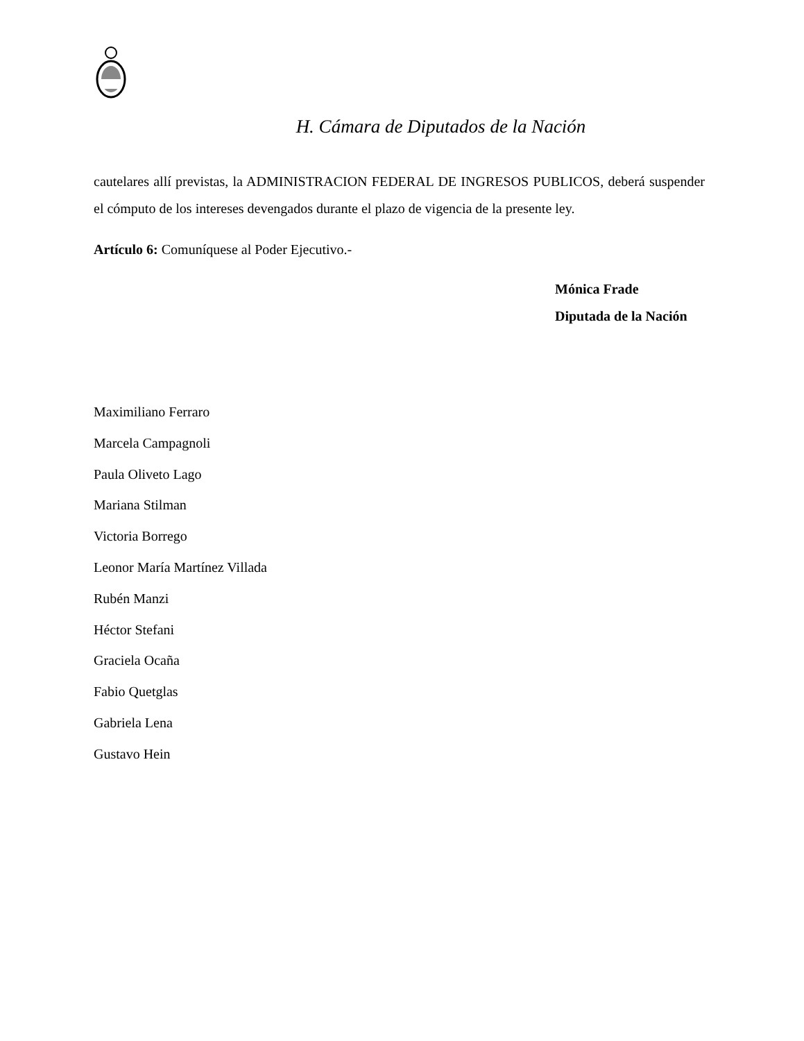H. Cámara de Diputados de la Nación
cautelares allí previstas, la ADMINISTRACION FEDERAL DE INGRESOS PUBLICOS, deberá suspender el cómputo de los intereses devengados durante el plazo de vigencia de la presente ley.
Artículo 6: Comuníquese al Poder Ejecutivo.-
Mónica Frade
Diputada de la Nación
Maximiliano Ferraro
Marcela Campagnoli
Paula Oliveto Lago
Mariana Stilman
Victoria Borrego
Leonor María Martínez Villada
Rubén Manzi
Héctor Stefani
Graciela Ocaña
Fabio Quetglas
Gabriela Lena
Gustavo Hein